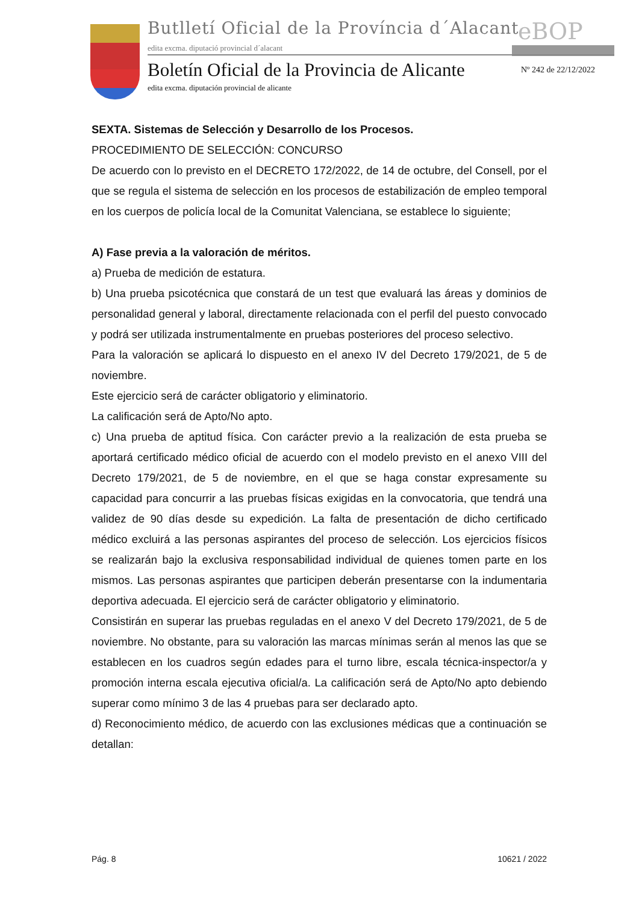Butlletí Oficial de la Província d´Alacant
eBOP
edita excma. diputació provincial d´alacant
Boletín Oficial de la Provincia de Alicante
Nº 242 de 22/12/2022
edita excma. diputación provincial de alicante
SEXTA. Sistemas de Selección y Desarrollo de los Procesos.
PROCEDIMIENTO DE SELECCIÓN: CONCURSO
De acuerdo con lo previsto en el DECRETO 172/2022, de 14 de octubre, del Consell, por el que se regula el sistema de selección en los procesos de estabilización de empleo temporal en los cuerpos de policía local de la Comunitat Valenciana, se establece lo siguiente;
A) Fase previa a la valoración de méritos.
a) Prueba de medición de estatura.
b) Una prueba psicotécnica que constará de un test que evaluará las áreas y dominios de personalidad general y laboral, directamente relacionada con el perfil del puesto convocado y podrá ser utilizada instrumentalmente en pruebas posteriores del proceso selectivo.
Para la valoración se aplicará lo dispuesto en el anexo IV del Decreto 179/2021, de 5 de noviembre.
Este ejercicio será de carácter obligatorio y eliminatorio.
La calificación será de Apto/No apto.
c) Una prueba de aptitud física. Con carácter previo a la realización de esta prueba se aportará certificado médico oficial de acuerdo con el modelo previsto en el anexo VIII del Decreto 179/2021, de 5 de noviembre, en el que se haga constar expresamente su capacidad para concurrir a las pruebas físicas exigidas en la convocatoria, que tendrá una validez de 90 días desde su expedición. La falta de presentación de dicho certificado médico excluirá a las personas aspirantes del proceso de selección. Los ejercicios físicos se realizarán bajo la exclusiva responsabilidad individual de quienes tomen parte en los mismos. Las personas aspirantes que participen deberán presentarse con la indumentaria deportiva adecuada. El ejercicio será de carácter obligatorio y eliminatorio.
Consistirán en superar las pruebas reguladas en el anexo V del Decreto 179/2021, de 5 de noviembre. No obstante, para su valoración las marcas mínimas serán al menos las que se establecen en los cuadros según edades para el turno libre, escala técnica-inspector/a y promoción interna escala ejecutiva oficial/a. La calificación será de Apto/No apto debiendo superar como mínimo 3 de las 4 pruebas para ser declarado apto.
d) Reconocimiento médico, de acuerdo con las exclusiones médicas que a continuación se detallan:
Pág. 8 10621 / 2022